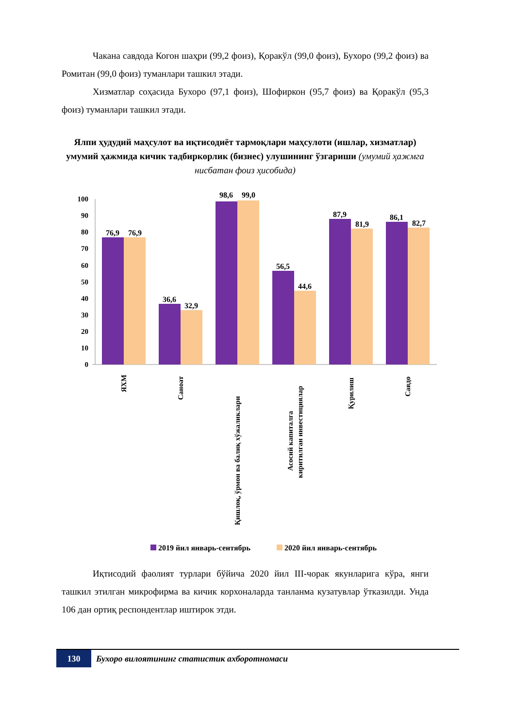Чакана савдода Когон шаҳри (99,2 фоиз), Қоракўл (99,0 фоиз), Бухоро (99,2 фоиз) ва Ромитан (99,0 фоиз) туманлари ташкил этади.
Хизматлар соҳасида Бухоро (97,1 фоиз), Шофиркон (95,7 фоиз) ва Қоракўл (95,3 фоиз) туманлари ташкил этади.
Ялпи ҳудудий маҳсулот ва иқтисодиёт тармоқлари маҳсулоти (ишлар, хизматлар) умумий ҳажмида кичик тадбиркорлик (бизнес) улушининг ўзгариши (умумий ҳажмга нисбатан фоиз ҳисобида)
0
10
20
30
40
50
60
70
80
90
100
76,9
76,9
36,6
32,9
98,6
99,0
56,5
44,6
87,9
81,9
86,1
82,7
ЯХМ
Саноат
Қишлоқ, ўрмон ва балиқ хўжаликлари
Асосий капиталга
киритилган инвестициялар
Қурилиш
Савдо
2019 йил январь-сентябрь
2020 йил январь-сентябрь
Иқтисодий фаолият турлари бўйича 2020 йил III-чорак якунларига кўра, янги ташкил этилган микрофирма ва кичик корхоналарда танланма кузатувлар ўтказилди. Унда 106 дан ортиқ респондентлар иштирок этди.
130 Бухоро вилоятининг статистик ахборотномаси